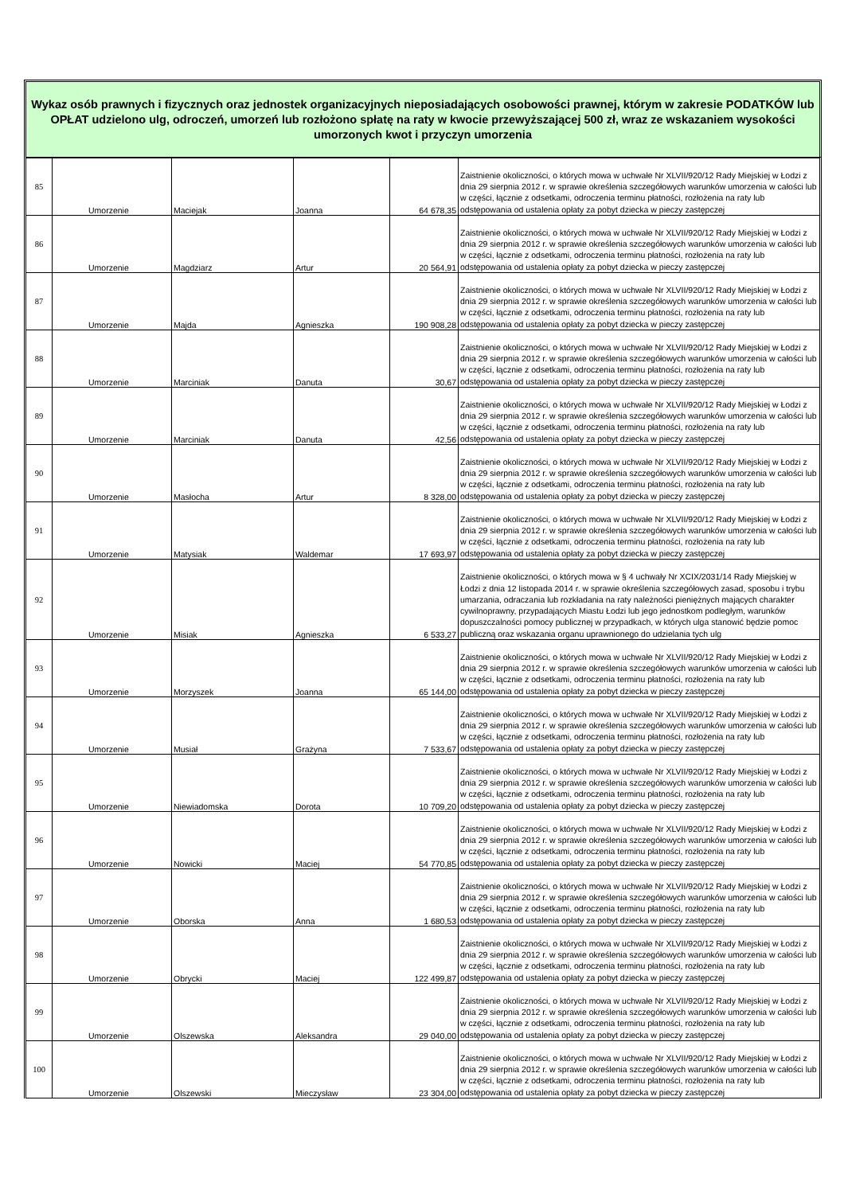Wykaz osób prawnych i fizycznych oraz jednostek organizacyjnych nieposiadających osobowości prawnej, którym w zakresie PODATKÓW lub OPŁAT udzielono ulg, odroczeń, umorzeń lub rozłożono spłatę na raty w kwocie przewyższającej 500 zł, wraz ze wskazaniem wysokości umorzonych kwot i przyczyn umorzenia
| 85 | Umorzenie | Maciejak | Joanna | 64 678,35 | Zaistnienie okoliczności, o których mowa w uchwałe Nr XLVII/920/12 Rady Miejskiej w Łodzi z dnia 29 sierpnia 2012 r. w sprawie określenia szczegółowych warunków umorzenia w całości lub w części, łącznie z odsetkami, odroczenia terminu płatności, rozłożenia na raty lub odstępowania od ustalenia opłaty za pobyt dziecka w pieczy zastępczej |
| 86 | Umorzenie | Magdziarz | Artur | 20 564,91 | Zaistnienie okoliczności, o których mowa w uchwałe Nr XLVII/920/12 Rady Miejskiej w Łodzi z dnia 29 sierpnia 2012 r. w sprawie określenia szczegółowych warunków umorzenia w całości lub w części, łącznie z odsetkami, odroczenia terminu płatności, rozłożenia na raty lub odstępowania od ustalenia opłaty za pobyt dziecka w pieczy zastępczej |
| 87 | Umorzenie | Majda | Agnieszka | 190 908,28 | Zaistnienie okoliczności, o których mowa w uchwałe Nr XLVII/920/12 Rady Miejskiej w Łodzi z dnia 29 sierpnia 2012 r. w sprawie określenia szczegółowych warunków umorzenia w całości lub w części, łącznie z odsetkami, odroczenia terminu płatności, rozłożenia na raty lub odstępowania od ustalenia opłaty za pobyt dziecka w pieczy zastępczej |
| 88 | Umorzenie | Marciniak | Danuta | 30,67 | Zaistnienie okoliczności, o których mowa w uchwałe Nr XLVII/920/12 Rady Miejskiej w Łodzi z dnia 29 sierpnia 2012 r. w sprawie określenia szczegółowych warunków umorzenia w całości lub w części, łącznie z odsetkami, odroczenia terminu płatności, rozłożenia na raty lub odstępowania od ustalenia opłaty za pobyt dziecka w pieczy zastępczej |
| 89 | Umorzenie | Marciniak | Danuta | 42,56 | Zaistnienie okoliczności, o których mowa w uchwałe Nr XLVII/920/12 Rady Miejskiej w Łodzi z dnia 29 sierpnia 2012 r. w sprawie określenia szczegółowych warunków umorzenia w całości lub w części, łącznie z odsetkami, odroczenia terminu płatności, rozłożenia na raty lub odstępowania od ustalenia opłaty za pobyt dziecka w pieczy zastępczej |
| 90 | Umorzenie | Masłocha | Artur | 8 328,00 | Zaistnienie okoliczności, o których mowa w uchwałe Nr XLVII/920/12 Rady Miejskiej w Łodzi z dnia 29 sierpnia 2012 r. w sprawie określenia szczegółowych warunków umorzenia w całości lub w części, łącznie z odsetkami, odroczenia terminu płatności, rozłożenia na raty lub odstępowania od ustalenia opłaty za pobyt dziecka w pieczy zastępczej |
| 91 | Umorzenie | Matysiak | Waldemar | 17 693,97 | Zaistnienie okoliczności, o których mowa w uchwałe Nr XLVII/920/12 Rady Miejskiej w Łodzi z dnia 29 sierpnia 2012 r. w sprawie określenia szczegółowych warunków umorzenia w całości lub w części, łącznie z odsetkami, odroczenia terminu płatności, rozłożenia na raty lub odstępowania od ustalenia opłaty za pobyt dziecka w pieczy zastępczej |
| 92 | Umorzenie | Misiak | Agnieszka | 6 533,27 | Zaistnienie okoliczności, o których mowa w § 4 uchwały Nr XCIX/2031/14 Rady Miejskiej w Łodzi z dnia 12 listopada 2014 r. w sprawie określenia szczegółowych zasad, sposobu i trybu umarzania, odraczania lub rozkładania na raty należności pieniężnych mających charakter cywilnoprawny, przypadających Miastu Łodzi lub jego jednostkom podległym, warunków dopuszczalności pomocy publicznej w przypadkach, w których ulga stanowić będzie pomoc publiczną oraz wskazania organu uprawnionego do udzielania tych ulg |
| 93 | Umorzenie | Morzyszek | Joanna | 65 144,00 | Zaistnienie okoliczności, o których mowa w uchwałe Nr XLVII/920/12 Rady Miejskiej w Łodzi z dnia 29 sierpnia 2012 r. w sprawie określenia szczegółowych warunków umorzenia w całości lub w części, łącznie z odsetkami, odroczenia terminu płatności, rozłożenia na raty lub odstępowania od ustalenia opłaty za pobyt dziecka w pieczy zastępczej |
| 94 | Umorzenie | Musiał | Grażyna | 7 533,67 | Zaistnienie okoliczności, o których mowa w uchwałe Nr XLVII/920/12 Rady Miejskiej w Łodzi z dnia 29 sierpnia 2012 r. w sprawie określenia szczegółowych warunków umorzenia w całości lub w części, łącznie z odsetkami, odroczenia terminu płatności, rozłożenia na raty lub odstępowania od ustalenia opłaty za pobyt dziecka w pieczy zastępczej |
| 95 | Umorzenie | Niewiadomska | Dorota | 10 709,20 | Zaistnienie okoliczności, o których mowa w uchwałe Nr XLVII/920/12 Rady Miejskiej w Łodzi z dnia 29 sierpnia 2012 r. w sprawie określenia szczegółowych warunków umorzenia w całości lub w części, łącznie z odsetkami, odroczenia terminu płatności, rozłożenia na raty lub odstępowania od ustalenia opłaty za pobyt dziecka w pieczy zastępczej |
| 96 | Umorzenie | Nowicki | Maciej | 54 770,85 | Zaistnienie okoliczności, o których mowa w uchwałe Nr XLVII/920/12 Rady Miejskiej w Łodzi z dnia 29 sierpnia 2012 r. w sprawie określenia szczegółowych warunków umorzenia w całości lub w części, łącznie z odsetkami, odroczenia terminu płatności, rozłożenia na raty lub odstępowania od ustalenia opłaty za pobyt dziecka w pieczy zastępczej |
| 97 | Umorzenie | Oborska | Anna | 1 680,53 | Zaistnienie okoliczności, o których mowa w uchwałe Nr XLVII/920/12 Rady Miejskiej w Łodzi z dnia 29 sierpnia 2012 r. w sprawie określenia szczegółowych warunków umorzenia w całości lub w części, łącznie z odsetkami, odroczenia terminu płatności, rozłożenia na raty lub odstępowania od ustalenia opłaty za pobyt dziecka w pieczy zastępczej |
| 98 | Umorzenie | Obrycki | Maciej | 122 499,87 | Zaistnienie okoliczności, o których mowa w uchwałe Nr XLVII/920/12 Rady Miejskiej w Łodzi z dnia 29 sierpnia 2012 r. w sprawie określenia szczegółowych warunków umorzenia w całości lub w części, łącznie z odsetkami, odroczenia terminu płatności, rozłożenia na raty lub odstępowania od ustalenia opłaty za pobyt dziecka w pieczy zastępczej |
| 99 | Umorzenie | Olszewska | Aleksandra | 29 040,00 | Zaistnienie okoliczności, o których mowa w uchwałe Nr XLVII/920/12 Rady Miejskiej w Łodzi z dnia 29 sierpnia 2012 r. w sprawie określenia szczegółowych warunków umorzenia w całości lub w części, łącznie z odsetkami, odroczenia terminu płatności, rozłożenia na raty lub odstępowania od ustalenia opłaty za pobyt dziecka w pieczy zastępczej |
| 100 | Umorzenie | Olszewski | Mieczysław | 23 304,00 | Zaistnienie okoliczności, o których mowa w uchwałe Nr XLVII/920/12 Rady Miejskiej w Łodzi z dnia 29 sierpnia 2012 r. w sprawie określenia szczegółowych warunków umorzenia w całości lub w części, łącznie z odsetkami, odroczenia terminu płatności, rozłożenia na raty lub odstępowania od ustalenia opłaty za pobyt dziecka w pieczy zastępczej |